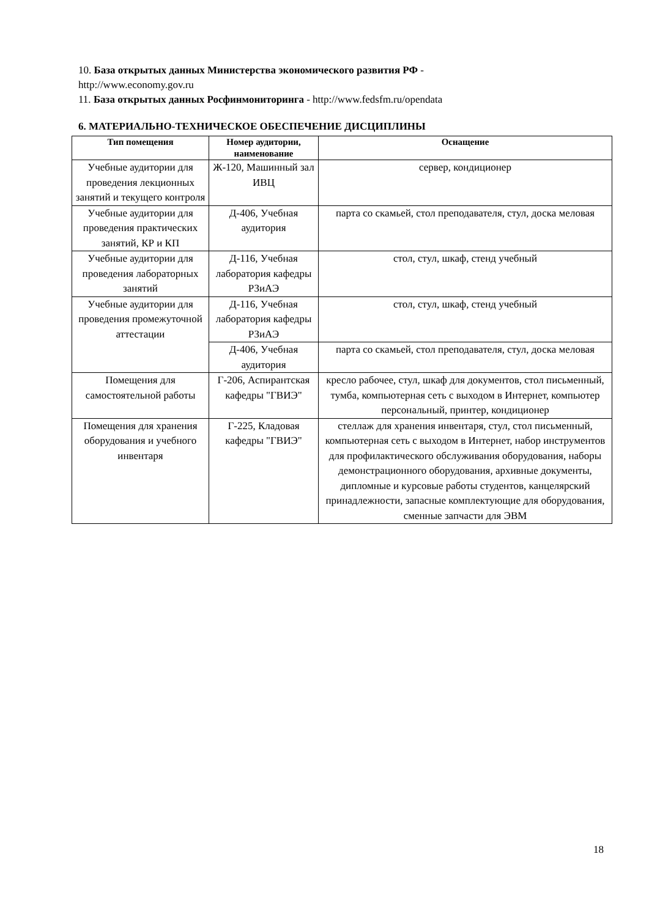10. База открытых данных Министерства экономического развития РФ -
http://www.economy.gov.ru
11. База открытых данных Росфинмониторинга - http://www.fedsfm.ru/opendata
6. МАТЕРИАЛЬНО-ТЕХНИЧЕСКОЕ ОБЕСПЕЧЕНИЕ ДИСЦИПЛИНЫ
| Тип помещения | Номер аудитории, наименование | Оснащение |
| --- | --- | --- |
| Учебные аудитории для проведения лекционных занятий и текущего контроля | Ж-120, Машинный зал ИВЦ | сервер, кондиционер |
| Учебные аудитории для проведения практических занятий, КР и КП | Д-406, Учебная аудитория | парта со скамьей, стол преподавателя, стул, доска меловая |
| Учебные аудитории для проведения лабораторных занятий | Д-116, Учебная лаборатория кафедры РЗиАЭ | стол, стул, шкаф, стенд учебный |
| Учебные аудитории для проведения промежуточной аттестации | Д-116, Учебная лаборатория кафедры РЗиАЭ | стол, стул, шкаф, стенд учебный |
| | Д-406, Учебная аудитория | парта со скамьей, стол преподавателя, стул, доска меловая |
| Помещения для самостоятельной работы | Г-206, Аспирантская кафедры "ГВИЭ" | кресло рабочее, стул, шкаф для документов, стол письменный, тумба, компьютерная сеть с выходом в Интернет, компьютер персональный, принтер, кондиционер |
| Помещения для хранения оборудования и учебного инвентаря | Г-225, Кладовая кафедры "ГВИЭ" | стеллаж для хранения инвентаря, стул, стол письменный, компьютерная сеть с выходом в Интернет, набор инструментов для профилактического обслуживания оборудования, наборы демонстрационного оборудования, архивные документы, дипломные и курсовые работы студентов, канцелярский принадлежности, запасные комплектующие для оборудования, сменные запчасти для ЭВМ |
18